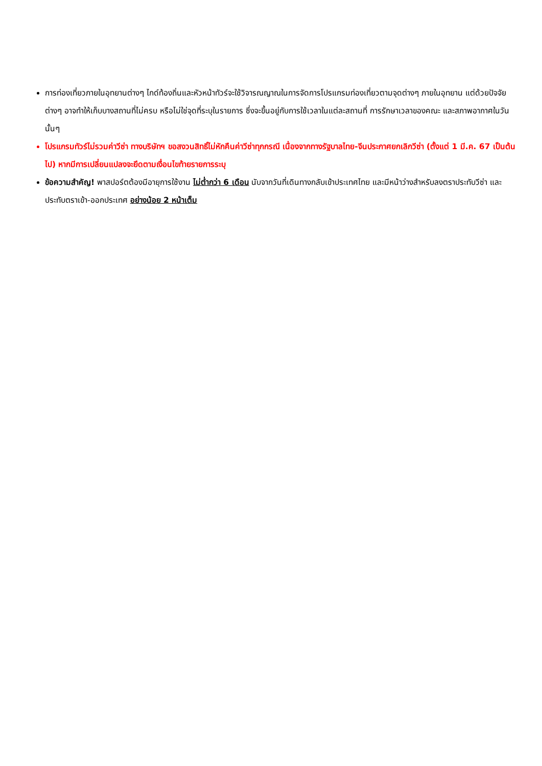การท่องเที่ยวภายในอุทยานต่างๆ ไกด์ท้องถิ่นและหัวหน้าทัวร์จะใช้วิจารณญาณในการจัดการโปรแกรมท่องเที่ยวตามจุดต่างๆ ภายในอุทยาน แต่ด้วยปัจจัยต่างๆ อาจทำให้เก็บบางสถานที่ไม่ครบ หรือไม่ใช่จุดที่ระบุในรายการ ซึ่งจะขึ้นอยู่กับการใช้เวลาในแต่ละสถานที่ การรักษาเวลาของคณะ และสภาพอากาศในวันนั้นๆ
โปรแกรมทัวร์ไม่รวมค่าวีซ่า ทางบริษัทฯ ขอสงวนสิทธิ์ไม่หักคืนค่าวีซ่าทุกกรณี เนื่องจากทางรัฐบาลไทย-จีนประกาศยกเลิกวีซ่า (ตั้งแต่ 1 มี.ค. 67 เป็นต้นไป) หากมีการเปลี่ยนแปลงจะยึดตามเงื่อนไขท้ายรายการระบุ
ข้อความสำคัญ! พาสปอร์ตต้องมีอายุการใช้งาน ไม่ต่ำกว่า 6 เดือน นับจากวันที่เดินทางกลับเข้าประเทศไทย และมีหน้าว่างสำหรับลงตราประทับวีซ่า และประทับตราเข้า-ออกประเทศ อย่างน้อย 2 หน้าเต็ม